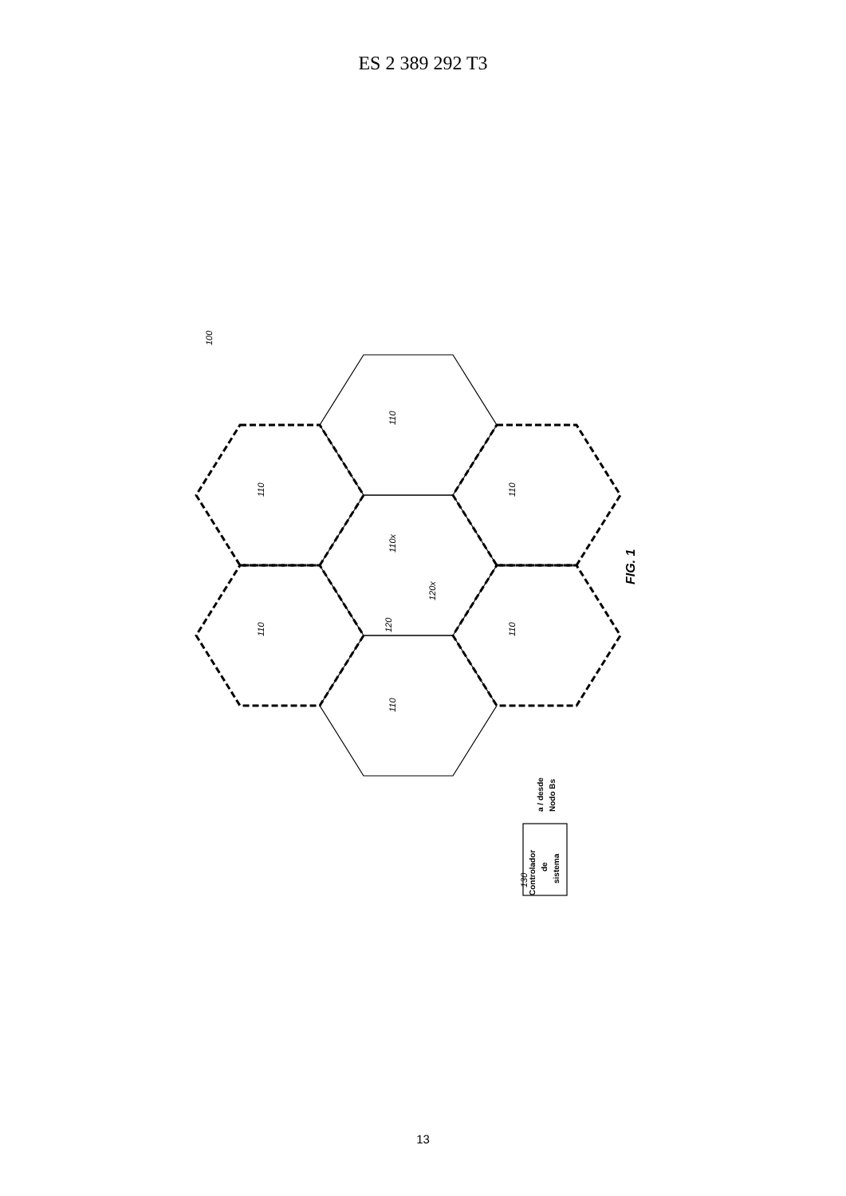ES 2 389 292 T3
Controlador
de
sistema
a / desde
Nodo Bs
100
130
110x
120x
110
110
110
110
110
110
120
FIG. 1
13